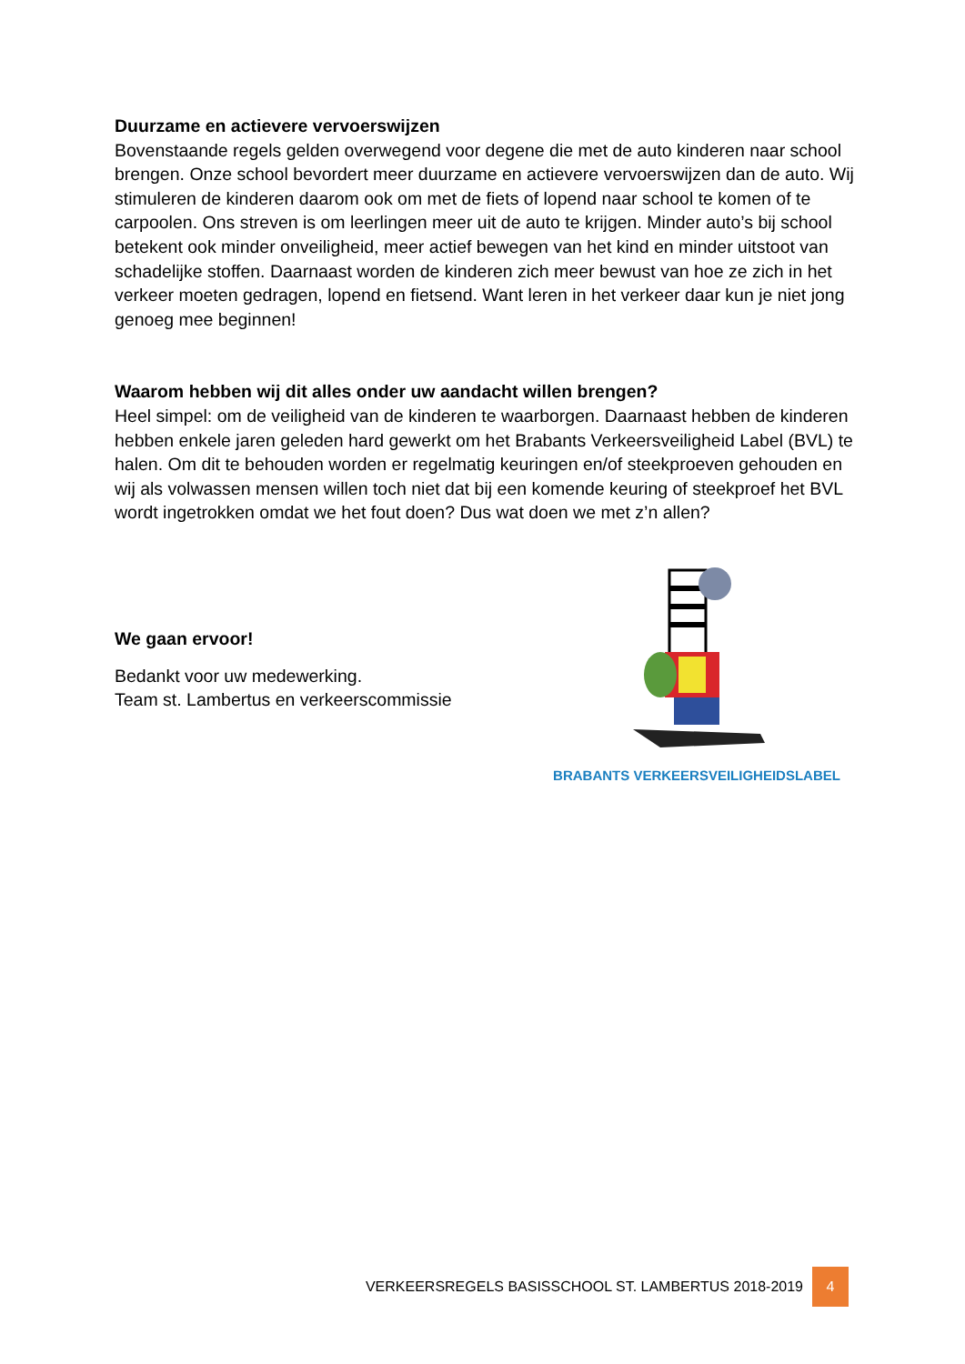Duurzame en actievere vervoerswijzen
Bovenstaande regels gelden overwegend voor degene die met de auto kinderen naar school brengen. Onze school bevordert meer duurzame en actievere vervoerswijzen dan de auto. Wij stimuleren de kinderen daarom ook om met de fiets of lopend naar school te komen of te carpoolen. Ons streven is om leerlingen meer uit de auto te krijgen. Minder auto’s bij school betekent ook minder onveiligheid, meer actief bewegen van het kind en minder uitstoot van schadelijke stoffen. Daarnaast worden de kinderen zich meer bewust van hoe ze zich in het verkeer moeten gedragen, lopend en fietsend. Want leren in het verkeer daar kun je niet jong genoeg mee beginnen!
Waarom hebben wij dit alles onder uw aandacht willen brengen?
Heel simpel: om de veiligheid van de kinderen te waarborgen. Daarnaast hebben de kinderen hebben enkele jaren geleden hard gewerkt om het Brabants Verkeersveiligheid Label (BVL) te halen. Om dit te behouden worden er regelmatig keuringen en/of steekproeven gehouden en wij als volwassen mensen willen toch niet dat bij een komende keuring of steekproef het BVL wordt ingetrokken omdat we het fout doen? Dus wat doen we met z’n allen?
We gaan ervoor!
Bedankt voor uw medewerking.
Team st. Lambertus en verkeerscommissie
BRABANTS VERKEERSVEILIGHEIDSLABEL
VERKEERSREGELS BASISSCHOOL ST. LAMBERTUS 2018-2019 4